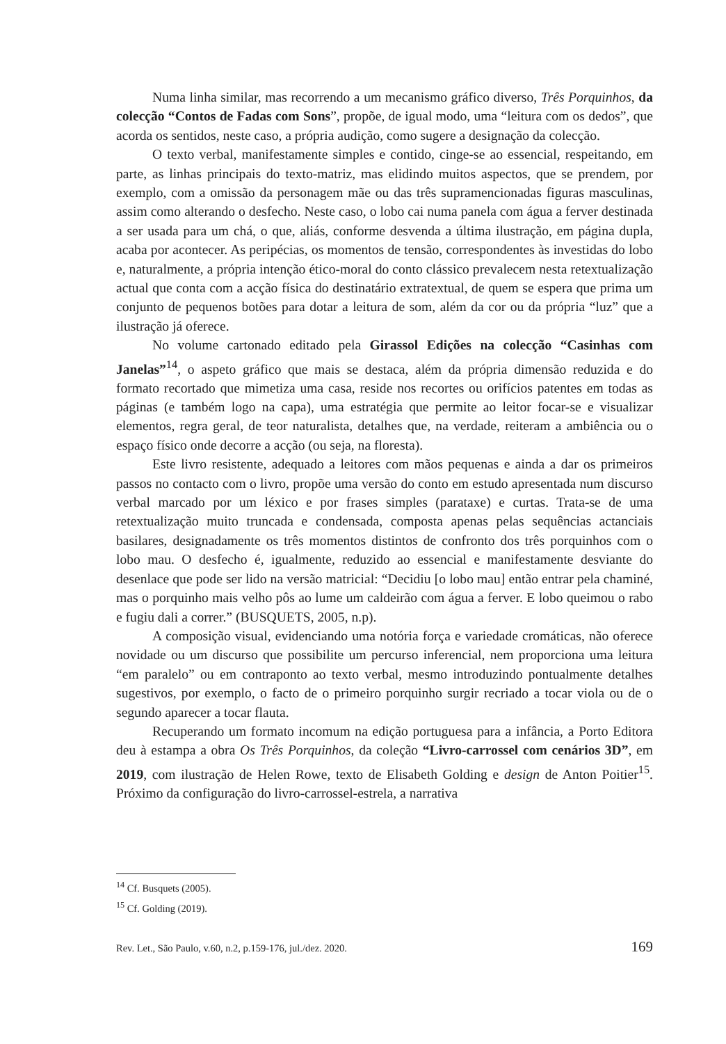Numa linha similar, mas recorrendo a um mecanismo gráfico diverso, Três Porquinhos, da colecção “Contos de Fadas com Sons”, propõe, de igual modo, uma “leitura com os dedos”, que acorda os sentidos, neste caso, a própria audição, como sugere a designação da colecção.
O texto verbal, manifestamente simples e contido, cinge-se ao essencial, respeitando, em parte, as linhas principais do texto-matriz, mas elidindo muitos aspectos, que se prendem, por exemplo, com a omissão da personagem mãe ou das três supramencionadas figuras masculinas, assim como alterando o desfecho. Neste caso, o lobo cai numa panela com água a ferver destinada a ser usada para um chá, o que, aliás, conforme desvenda a última ilustração, em página dupla, acaba por acontecer. As peripécias, os momentos de tensão, correspondentes às investidas do lobo e, naturalmente, a própria intenção ético-moral do conto clássico prevalecem nesta retextualização actual que conta com a acção física do destinatário extratextual, de quem se espera que prima um conjunto de pequenos botões para dotar a leitura de som, além da cor ou da própria “luz” que a ilustração já oferece.
No volume cartonado editado pela Girassol Edições na colecção “Casinhas com Janelas”<sup>14</sup>, o aspeto gráfico que mais se destaca, além da própria dimensão reduzida e do formato recortado que mimetiza uma casa, reside nos recortes ou orifícios patentes em todas as páginas (e também logo na capa), uma estratégia que permite ao leitor focar-se e visualizar elementos, regra geral, de teor naturalista, detalhes que, na verdade, reiteram a ambiência ou o espaço físico onde decorre a acção (ou seja, na floresta).
Este livro resistente, adequado a leitores com mãos pequenas e ainda a dar os primeiros passos no contacto com o livro, propõe uma versão do conto em estudo apresentada num discurso verbal marcado por um léxico e por frases simples (parataxe) e curtas. Trata-se de uma retextualização muito truncada e condensada, composta apenas pelas sequências actanciais basilares, designadamente os três momentos distintos de confronto dos três porquinhos com o lobo mau. O desfecho é, igualmente, reduzido ao essencial e manifestamente desviante do desenlace que pode ser lido na versão matricial: “Decidiu [o lobo mau] então entrar pela chaminé, mas o porquinho mais velho pôs ao lume um caldeirão com água a ferver. E lobo queimou o rabo e fugiu dali a correr.” (BUSQUETS, 2005, n.p).
A composição visual, evidenciando uma notória força e variedade cromáticas, não oferece novidade ou um discurso que possibilite um percurso inferencial, nem proporciona uma leitura “em paralelo” ou em contraponto ao texto verbal, mesmo introduzindo pontualmente detalhes sugestivos, por exemplo, o facto de o primeiro porquinho surgir recriado a tocar viola ou de o segundo aparecer a tocar flauta.
Recuperando um formato incomum na edição portuguesa para a infância, a Porto Editora deu à estampa a obra Os Três Porquinhos, da coleção “Livro-carrossel com cenários 3D”, em 2019, com ilustração de Helen Rowe, texto de Elisabeth Golding e design de Anton Poitier<sup>15</sup>. Próximo da configuração do livro-carrossel-estrela, a narrativa
<sup>14</sup> Cf. Busquets (2005).
<sup>15</sup> Cf. Golding (2019).
Rev. Let., São Paulo, v.60, n.2, p.159-176, jul./dez. 2020. 169